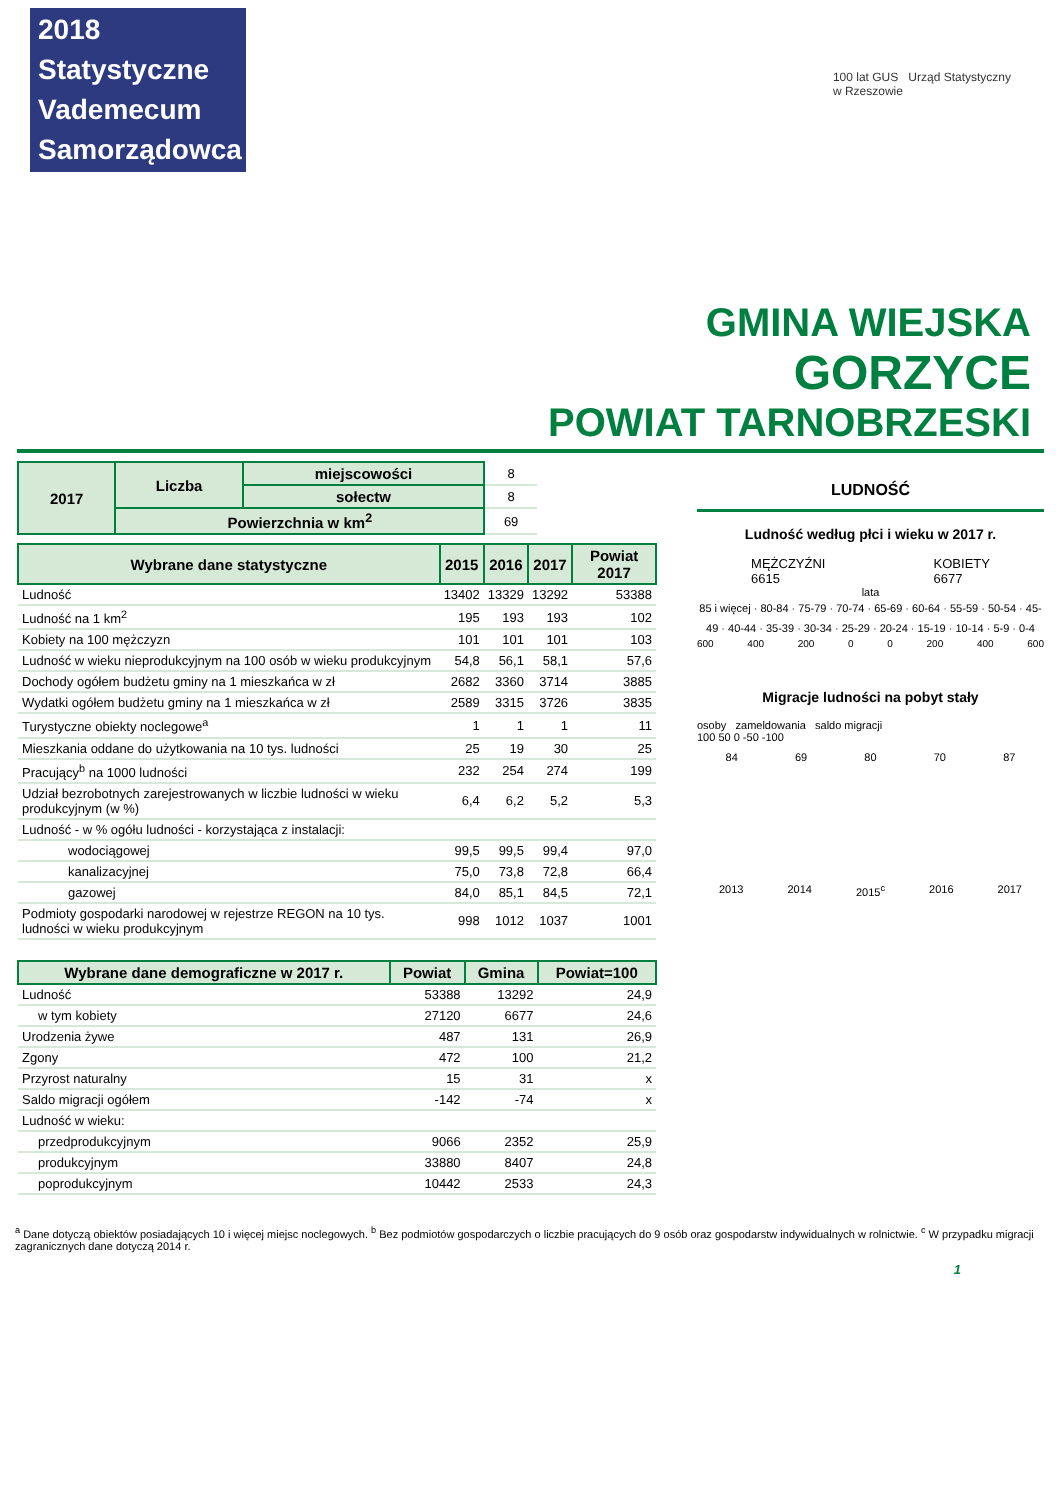2018 Statystyczne
Vademecum
Samorządowca
100 lat GUS Urząd Statystyczny
w Rzeszowie
GMINA WIEJSKA
GORZYCE
POWIAT TARNOBRZESKI
| 2017 | Liczba | miejscowości | 8 |
| | | sołectw | 8 |
| | Powierzchnia w km<sup>2</sup> | | 69 |
| Wybrane dane statystyczne | 2015 | 2016 | 2017 | Powiat 2017 |
| --- | --- | --- | --- | --- |
| Ludność | 13402 | 13329 | 13292 | 53388 |
| Ludność na 1 km<sup>2</sup> | 195 | 193 | 193 | 102 |
| Kobiety na 100 mężczyzn | 101 | 101 | 101 | 103 |
| Ludność w wieku nieprodukcyjnym na 100 osób w wieku produkcyjnym | 54,8 | 56,1 | 58,1 | 57,6 |
| Dochody ogółem budżetu gminy na 1 mieszkańca w zł | 2682 | 3360 | 3714 | 3885 |
| Wydatki ogółem budżetu gminy na 1 mieszkańca w zł | 2589 | 3315 | 3726 | 3835 |
| Turystyczne obiekty noclegowe<sup>a</sup> | 1 | 1 | 1 | 11 |
| Mieszkania oddane do użytkowania na 10 tys. ludności | 25 | 19 | 30 | 25 |
| Pracujący<sup>b</sup> na 1000 ludności | 232 | 254 | 274 | 199 |
| Udział bezrobotnych zarejestrowanych w liczbie ludności w wieku produkcyjnym (w %) | 6,4 | 6,2 | 5,2 | 5,3 |
| Ludność - w % ogółu ludności - korzystająca z instalacji: | | | | |
| wodociągowej | 99,5 | 99,5 | 99,4 | 97,0 |
| kanalizacyjnej | 75,0 | 73,8 | 72,8 | 66,4 |
| gazowej | 84,0 | 85,1 | 84,5 | 72,1 |
| Podmioty gospodarki narodowej w rejestrze REGON na 10 tys. ludności w wieku produkcyjnym | 998 | 1012 | 1037 | 1001 |
| Wybrane dane demograficzne w 2017 r. | Powiat | Gmina | Powiat=100 |
| --- | --- | --- | --- |
| Ludność | 53388 | 13292 | 24,9 |
| w tym kobiety | 27120 | 6677 | 24,6 |
| Urodzenia żywe | 487 | 131 | 26,9 |
| Zgony | 472 | 100 | 21,2 |
| Przyrost naturalny | 15 | 31 | x |
| Saldo migracji ogółem | -142 | -74 | x |
| Ludność w wieku: | | | |
| przedprodukcyjnym | 9066 | 2352 | 25,9 |
| produkcyjnym | 33880 | 8407 | 24,8 |
| poprodukcyjnym | 10442 | 2533 | 24,3 |
LUDNOŚĆ
Ludność według płci i wieku w 2017 r.
MĘŻCZYŹNI
6615
KOBIETY
6677
lata
85 i więcej · 80-84 · 75-79 · 70-74 · 65-69 · 60-64 · 55-59 · 50-54 · 45-49 · 40-44 · 35-39 · 30-34 · 25-29 · 20-24 · 15-19 · 10-14 · 5-9 · 0-4
600 400 200 0 0 200 400 600
Migracje ludności na pobyt stały
osoby zameldowania saldo migracji
100 50 0 -50 -100
84 69 80 70 87
2013 2014 2015<sup>c</sup> 2016 2017
<sup>a</sup> Dane dotyczą obiektów posiadających 10 i więcej miejsc noclegowych. <sup>b</sup> Bez podmiotów gospodarczych o liczbie pracujących do 9 osób oraz gospodarstw indywidualnych w rolnictwie. <sup>c</sup> W przypadku migracji zagranicznych dane dotyczą 2014 r.
1